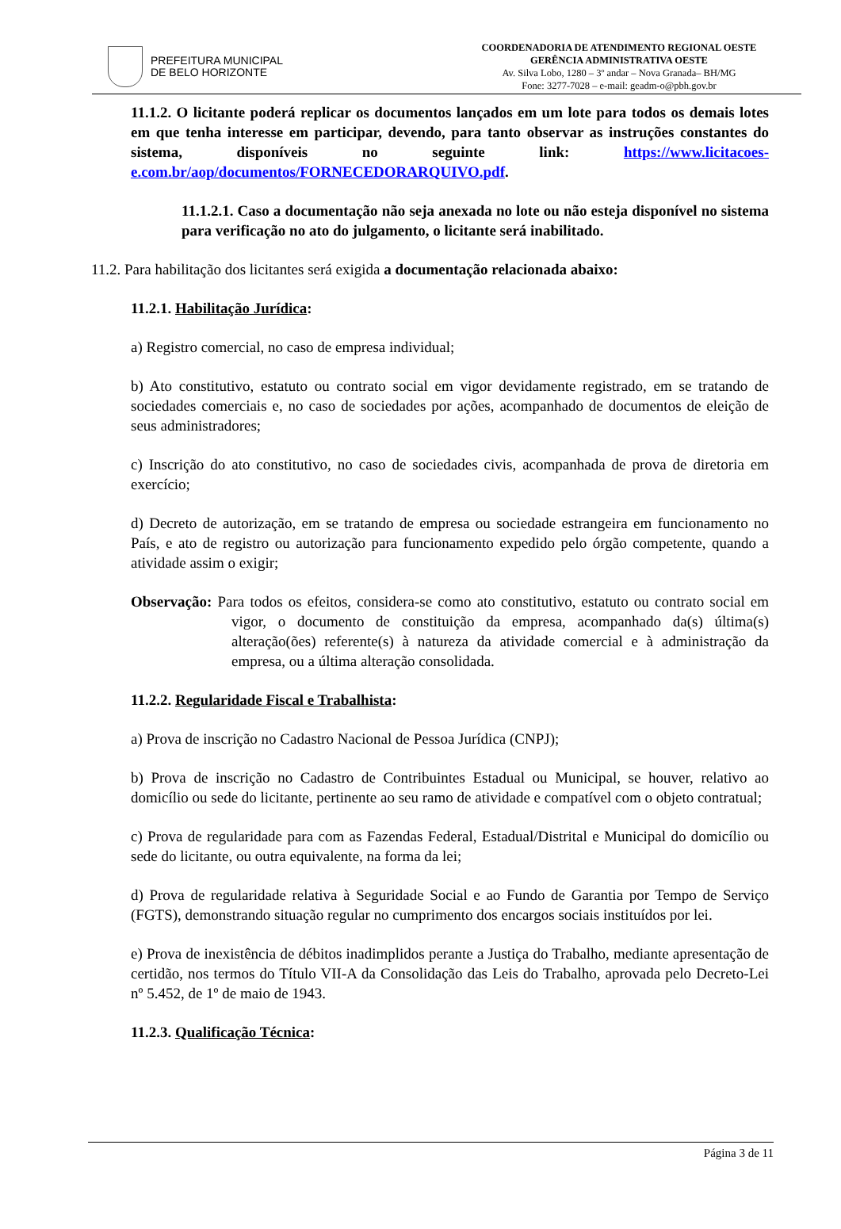PREFEITURA MUNICIPAL
DE BELO HORIZONTE
COORDENADORIA DE ATENDIMENTO REGIONAL OESTE
GERÊNCIA ADMINISTRATIVA OESTE
Av. Silva Lobo, 1280 – 3º andar – Nova Granada– BH/MG
Fone: 3277-7028 – e-mail: geadm-o@pbh.gov.br
11.1.2. O licitante poderá replicar os documentos lançados em um lote para todos os demais lotes em que tenha interesse em participar, devendo, para tanto observar as instruções constantes do sistema, disponíveis no seguinte link: https://www.licitacoes-e.com.br/aop/documentos/FORNECEDORARQUIVO.pdf.
11.1.2.1. Caso a documentação não seja anexada no lote ou não esteja disponível no sistema para verificação no ato do julgamento, o licitante será inabilitado.
11.2. Para habilitação dos licitantes será exigida a documentação relacionada abaixo:
11.2.1. Habilitação Jurídica:
a) Registro comercial, no caso de empresa individual;
b) Ato constitutivo, estatuto ou contrato social em vigor devidamente registrado, em se tratando de sociedades comerciais e, no caso de sociedades por ações, acompanhado de documentos de eleição de seus administradores;
c) Inscrição do ato constitutivo, no caso de sociedades civis, acompanhada de prova de diretoria em exercício;
d) Decreto de autorização, em se tratando de empresa ou sociedade estrangeira em funcionamento no País, e ato de registro ou autorização para funcionamento expedido pelo órgão competente, quando a atividade assim o exigir;
Observação: Para todos os efeitos, considera-se como ato constitutivo, estatuto ou contrato social em vigor, o documento de constituição da empresa, acompanhado da(s) última(s) alteração(ões) referente(s) à natureza da atividade comercial e à administração da empresa, ou a última alteração consolidada.
11.2.2. Regularidade Fiscal e Trabalhista:
a) Prova de inscrição no Cadastro Nacional de Pessoa Jurídica (CNPJ);
b) Prova de inscrição no Cadastro de Contribuintes Estadual ou Municipal, se houver, relativo ao domicílio ou sede do licitante, pertinente ao seu ramo de atividade e compatível com o objeto contratual;
c) Prova de regularidade para com as Fazendas Federal, Estadual/Distrital e Municipal do domicílio ou sede do licitante, ou outra equivalente, na forma da lei;
d) Prova de regularidade relativa à Seguridade Social e ao Fundo de Garantia por Tempo de Serviço (FGTS), demonstrando situação regular no cumprimento dos encargos sociais instituídos por lei.
e) Prova de inexistência de débitos inadimplidos perante a Justiça do Trabalho, mediante apresentação de certidão, nos termos do Título VII-A da Consolidação das Leis do Trabalho, aprovada pelo Decreto-Lei nº 5.452, de 1º de maio de 1943.
11.2.3. Qualificação Técnica:
Página 3 de 11